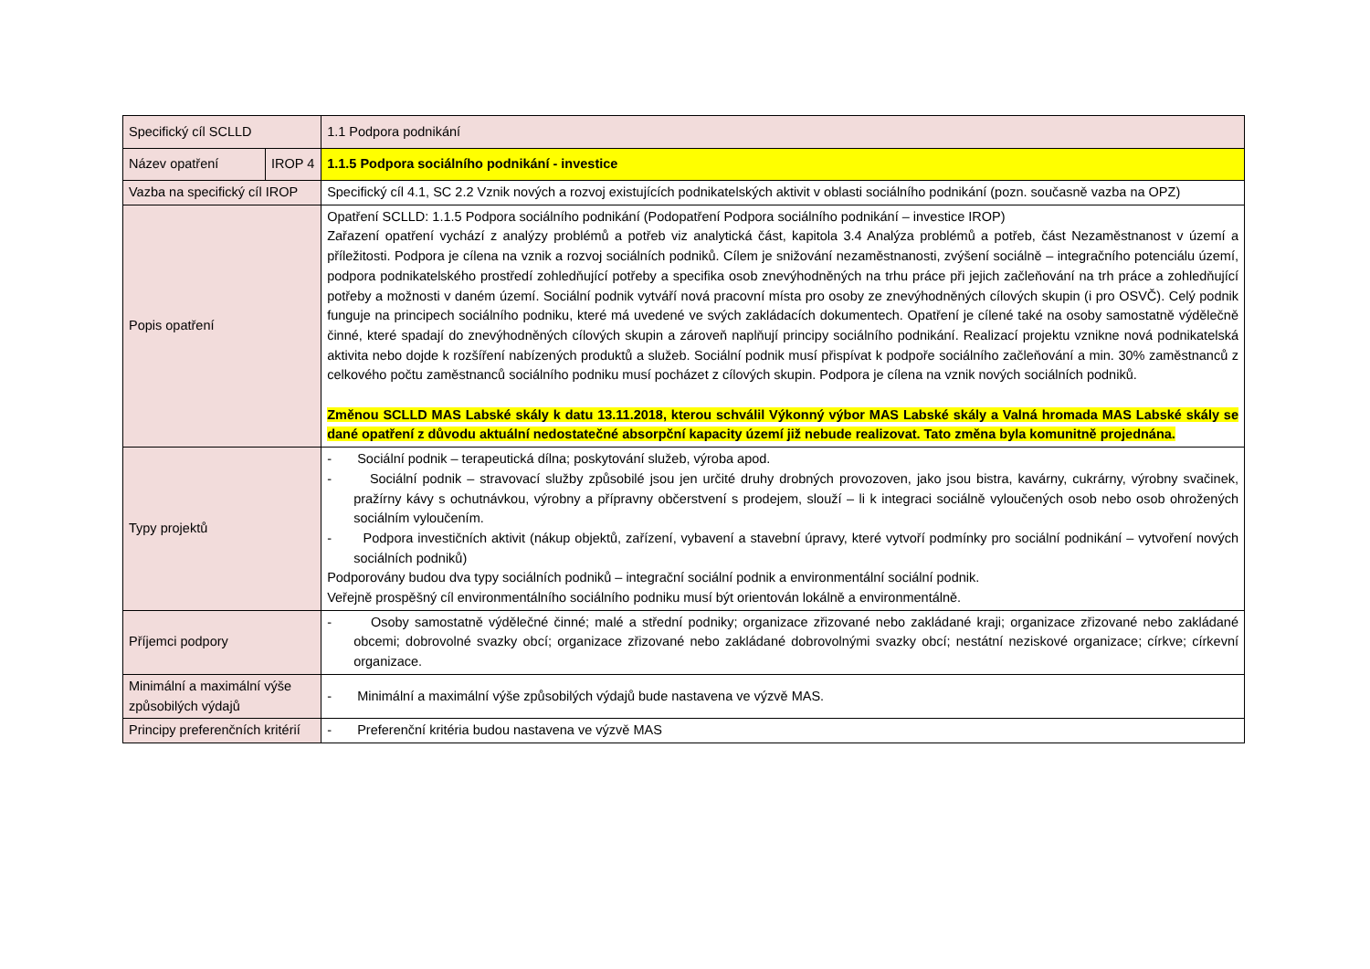| Specifický cíl SCLLD | | 1.1 Podpora podnikání |
| Název opatření | IROP 4 | 1.1.5 Podpora sociálního podnikání - investice |
| Vazba na specifický cíl IROP | | Specifický cíl 4.1, SC 2.2 Vznik nových a rozvoj existujících podnikatelských aktivit v oblasti sociálního podnikání (pozn. současně vazba na OPZ) |
| Popis opatření | | Opatření SCLLD: 1.1.5 Podpora sociálního podnikání (Podopatření Podpora sociálního podnikání – investice IROP) Zařazení opatření vychází z analýzy problémů a potřeb viz analytická část, kapitola 3.4 Analýza problémů a potřeb, část Nezaměstnanost v území a příležitosti. Podpora je cílena na vznik a rozvoj sociálních podniků. Cílem je snižování nezaměstnanosti, zvýšení sociálně – integračního potenciálu území, podpora podnikatelského prostředí zohledňující potřeby a specifika osob znevýhodněných na trhu práce při jejich začleňování na trh práce a zohledňující potřeby a možnosti v daném území. Sociální podnik vytváří nová pracovní místa pro osoby ze znevýhodněných cílových skupin (i pro OSVČ). Celý podnik funguje na principech sociálního podniku, které má uvedené ve svých zakládacích dokumentech. Opatření je cílené také na osoby samostatně výdělečně činné, které spadají do znevýhodněných cílových skupin a zároveň naplňují principy sociálního podnikání. Realizací projektu vznikne nová podnikatelská aktivita nebo dojde k rozšíření nabízených produktů a služeb. Sociální podnik musí přispívat k podpoře sociálního začleňování a min. 30% zaměstnanců z celkového počtu zaměstnanců sociálního podniku musí pocházet z cílových skupin. Podpora je cílena na vznik nových sociálních podniků. Změnou SCLLD MAS Labské skály k datu 13.11.2018, kterou schválil Výkonný výbor MAS Labské skály a Valná hromada MAS Labské skály se dané opatření z důvodu aktuální nedostatečné absorpční kapacity území již nebude realizovat. Tato změna byla komunitně projednána. |
| Typy projektů | | - Sociální podnik – terapeutická dílna; poskytování služeb, výroba apod. - Sociální podnik – stravovací služby způsobilé jsou jen určité druhy drobných provozoven, jako jsou bistra, kavárny, cukrárny, výrobny svačinek, pražírny kávy s ochutnávkou, výrobny a přípravny občerstvení s prodejem, slouží – li k integraci sociálně vyloučených osob nebo osob ohrožených sociálním vyloučením. - Podpora investičních aktivit (nákup objektů, zařízení, vybavení a stavební úpravy, které vytvoří podmínky pro sociální podnikání – vytvoření nových sociálních podniků) Podporovány budou dva typy sociálních podniků – integrační sociální podnik a environmentální sociální podnik. Veřejně prospěšný cíl environmentálního sociálního podniku musí být orientován lokálně a environmentálně. |
| Příjemci podpory | | - Osoby samostatně výdělečné činné; malé a střední podniky; organizace zřizované nebo zakládané kraji; organizace zřizované nebo zakládané obcemi; dobrovolné svazky obcí; organizace zřizované nebo zakládané dobrovolnými svazky obcí; nestátní neziskové organizace; církve; církevní organizace. |
| Minimální a maximální výše způsobilých výdajů | | - Minimální a maximální výše způsobilých výdajů bude nastavena ve výzvě MAS. |
| Principy preferenčních kritérií | | - Preferenční kritéria budou nastavena ve výzvě MAS |